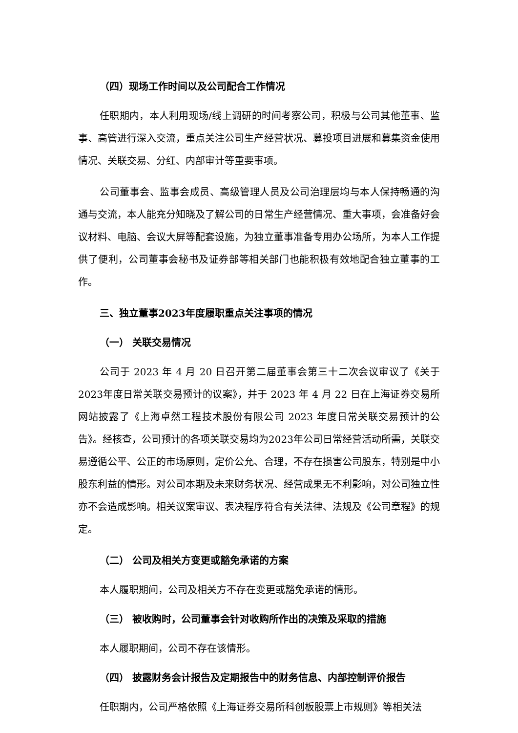（四）现场工作时间以及公司配合工作情况
任职期内，本人利用现场/线上调研的时间考察公司，积极与公司其他董事、监事、高管进行深入交流，重点关注公司生产经营状况、募投项目进展和募集资金使用情况、关联交易、分红、内部审计等重要事项。
公司董事会、监事会成员、高级管理人员及公司治理层均与本人保持畅通的沟通与交流，本人能充分知晓及了解公司的日常生产经营情况、重大事项，会准备好会议材料、电脑、会议大屏等配套设施，为独立董事准备专用办公场所，为本人工作提供了便利，公司董事会秘书及证券部等相关部门也能积极有效地配合独立董事的工作。
三、独立董事2023年度履职重点关注事项的情况
（一） 关联交易情况
公司于 2023 年 4 月 20 日召开第二届董事会第三十二次会议审议了《关于2023年度日常关联交易预计的议案》，并于 2023 年 4 月 22 日在上海证券交易所网站披露了《上海卓然工程技术股份有限公司 2023 年度日常关联交易预计的公告》。经核查，公司预计的各项关联交易均为2023年公司日常经营活动所需，关联交易遵循公平、公正的市场原则，定价公允、合理，不存在损害公司股东，特别是中小股东利益的情形。对公司本期及未来财务状况、经营成果无不利影响，对公司独立性亦不会造成影响。相关议案审议、表决程序符合有关法律、法规及《公司章程》的规定。
（二） 公司及相关方变更或豁免承诺的方案
本人履职期间，公司及相关方不存在变更或豁免承诺的情形。
（三） 被收购时，公司董事会针对收购所作出的决策及采取的措施
本人履职期间，公司不存在该情形。
（四） 披露财务会计报告及定期报告中的财务信息、内部控制评价报告
任职期内，公司严格依照《上海证券交易所科创板股票上市规则》等相关法